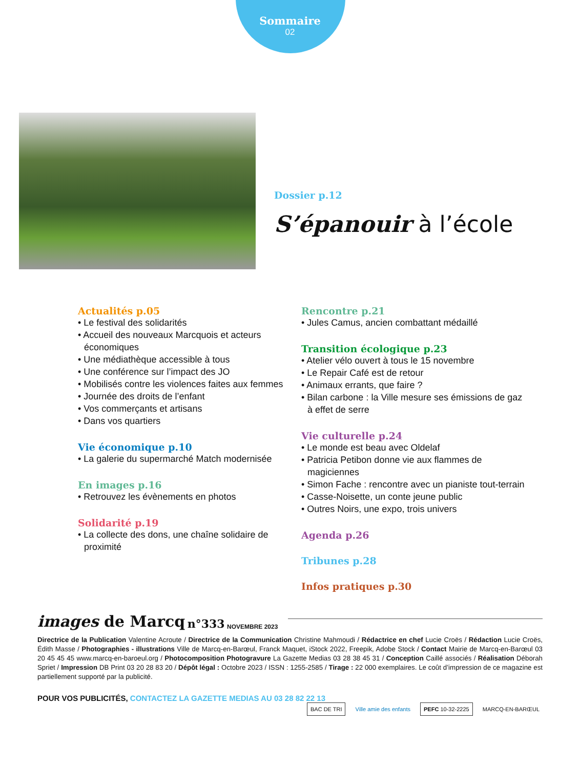Sommaire
02
Dossier p.12
S’épanouir à l’école
Actualités p.05
• Le festival des solidarités
• Accueil des nouveaux Marcquois et acteurs économiques
• Une médiathèque accessible à tous
• Une conférence sur l’impact des JO
• Mobilisés contre les violences faites aux femmes
• Journée des droits de l’enfant
• Vos commerçants et artisans
• Dans vos quartiers
Vie économique p.10
• La galerie du supermarché Match modernisée
En images p.16
• Retrouvez les évènements en photos
Solidarité p.19
• La collecte des dons, une chaîne solidaire de proximité
Rencontre p.21
• Jules Camus, ancien combattant médaillé
Transition écologique p.23
• Atelier vélo ouvert à tous le 15 novembre
• Le Repair Café est de retour
• Animaux errants, que faire ?
• Bilan carbone : la Ville mesure ses émissions de gaz à effet de serre
Vie culturelle p.24
• Le monde est beau avec Oldelaf
• Patricia Petibon donne vie aux flammes de magiciennes
• Simon Fache : rencontre avec un pianiste tout-terrain
• Casse-Noisette, un conte jeune public
• Outres Noirs, une expo, trois univers
Agenda p.26
Tribunes p.28
Infos pratiques p.30
images de Marcq n°333 NOVEMBRE 2023
Directrice de la Publication Valentine Acroute / Directrice de la Communication Christine Mahmoudi / Rédactrice en chef Lucie Croës / Rédaction Lucie Croës, Édith Masse / Photographies - illustrations Ville de Marcq-en-Barœul, Franck Maquet, iStock 2022, Freepik, Adobe Stock / Contact Mairie de Marcq-en-Barœul 03 20 45 45 45 www.marcq-en-baroeul.org / Photocomposition Photogravure La Gazette Medias 03 28 38 45 31 / Conception Caillé associés / Réalisation Déborah Spriet / Impression DB Print 03 20 28 83 20 / Dépôt légal : Octobre 2023 / ISSN : 1255-2585 / Tirage : 22 000 exemplaires. Le coût d’impression de ce magazine est partiellement supporté par la publicité.
POUR VOS PUBLICITÉS, CONTACTEZ LA GAZETTE MEDIAS AU 03 28 82 22 13
BAC DE TRI Ville amie des enfants PEFC 10-32-2225 MARCQ-EN-BARŒUL